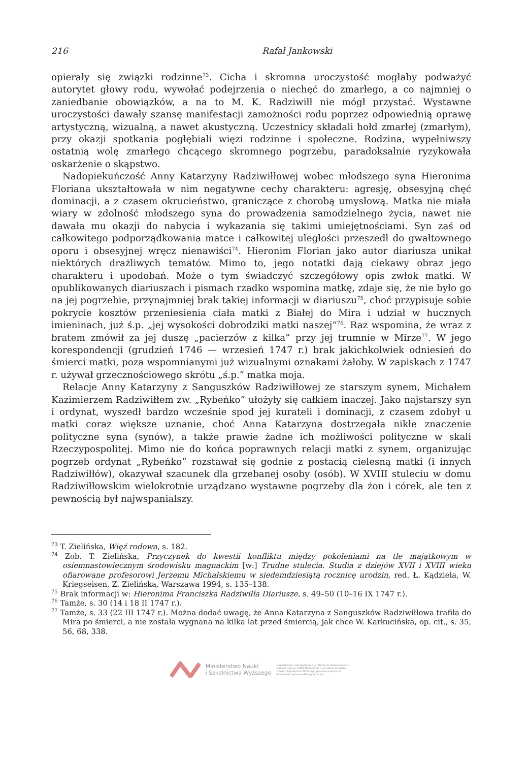216 Rafał Jankowski
opierały się związki rodzinne<sup>73</sup>. Cicha i skromna uroczystość mogłaby podważyć autorytet głowy rodu, wywołać podejrzenia o niechęć do zmarłego, a co najmniej o zaniedbanie obowiązków, a na to M. K. Radziwiłł nie mógł przystać. Wystawne uroczystości dawały szansę manifestacji zamożności rodu poprzez odpowiednią oprawę artystyczną, wizualną, a nawet akustyczną. Uczestnicy składali hołd zmarłej (zmarłym), przy okazji spotkania pogłębiali więzi rodzinne i społeczne. Rodzina, wypełniwszy ostatnią wolę zmarłego chcącego skromnego pogrzebu, paradoksalnie ryzykowała oskarżenie o skąpstwo.
Nadopiekuńczość Anny Katarzyny Radziwiłłowej wobec młodszego syna Hieronima Floriana ukształtowała w nim negatywne cechy charakteru: agresję, obsesyjną chęć dominacji, a z czasem okrucieństwo, graniczące z chorobą umysłową. Matka nie miała wiary w zdolność młodszego syna do prowadzenia samodzielnego życia, nawet nie dawała mu okazji do nabycia i wykazania się takimi umiejętnościami. Syn zaś od całkowitego podporządkowania matce i całkowitej uległości przeszedł do gwałtownego oporu i obsesyjnej wręcz nienawiści<sup>74</sup>. Hieronim Florian jako autor diariusza unikał niektórych drażliwych tematów. Mimo to, jego notatki dają ciekawy obraz jego charakteru i upodobań. Może o tym świadczyć szczegółowy opis zwłok matki. W opublikowanych diariuszach i pismach rzadko wspomina matkę, zdaje się, że nie było go na jej pogrzebie, przynajmniej brak takiej informacji w diariuszu<sup>75</sup>, choć przypisuje sobie pokrycie kosztów przeniesienia ciała matki z Białej do Mira i udział w hucznych imieninach, już ś.p. „jej wysokości dobrodziki matki naszej”<sup>76</sup>. Raz wspomina, że wraz z bratem zmówił za jej duszę „pacierzów z kilka” przy jej trumnie w Mirze<sup>77</sup>. W jego korespondencji (grudzień 1746 — wrzesień 1747 r.) brak jakichkolwiek odniesień do śmierci matki, poza wspomnianymi już wizualnymi oznakami żałoby. W zapiskach z 1747 r. używał grzecznościowego skrótu „ś.p.” matka moja.
Relacje Anny Katarzyny z Sanguszków Radziwiłłowej ze starszym synem, Michałem Kazimierzem Radziwiłłem zw. „Rybeńko” ułożyły się całkiem inaczej. Jako najstarszy syn i ordynat, wyszedł bardzo wcześnie spod jej kurateli i dominacji, z czasem zdobył u matki coraz większe uznanie, choć Anna Katarzyna dostrzegała nikłe znaczenie polityczne syna (synów), a także prawie żadne ich możliwości polityczne w skali Rzeczypospolitej. Mimo nie do końca poprawnych relacji matki z synem, organizując pogrzeb ordynat „Rybeńko” rozstawał się godnie z postacią cielesną matki (i innych Radziwiłłów), okazywał szacunek dla grzebanej osoby (osób). W XVIII stuleciu w domu Radziwiłłowskim wielokrotnie urządzano wystawne pogrzeby dla żon i córek, ale ten z pewnością był najwspanialszy.
<sup>73</sup> T. Zielińska, Więź rodowa, s. 182.
<sup>74</sup> Zob. T. Zielińska, Przyczynek do kwestii konfliktu między pokoleniami na tle majątkowym w osiemnastowiecznym środowisku magnackim [w:] Trudne stulecia. Studia z dziejów XVII i XVIII wieku ofiarowane profesorowi Jerzemu Michalskiemu w siedemdziesiątą rocznicę urodzin, red. Ł. Kądziela, W. Kriegseisen, Z. Zielińska, Warszawa 1994, s. 135–138.
<sup>75</sup> Brak informacji w: Hieronima Franciszka Radziwiłła Diariusze, s. 49–50 (10–16 IX 1747 r.).
<sup>76</sup> Tamże, s. 30 (14 i 18 II 1747 r.).
<sup>77</sup> Tamże, s. 33 (22 III 1747 r.). Można dodać uwagę, że Anna Katarzyna z Sanguszków Radziwiłłowa trafiła do Mira po śmierci, a nie została wygnana na kilka lat przed śmiercią, jak chce W. Karkucińska, op. cit., s. 35, 56, 68, 338.
Ministerstwo Nauki
i Szkolnictwa Wyższego
Digitalizacja i udostępnienie w internecie finansowane w ramach umowy 518/P-DUN/2016 ze środków Ministra Nauki i Szkolnictwa Wyższego przeznaczonych na działalność upowszechniającą naukę